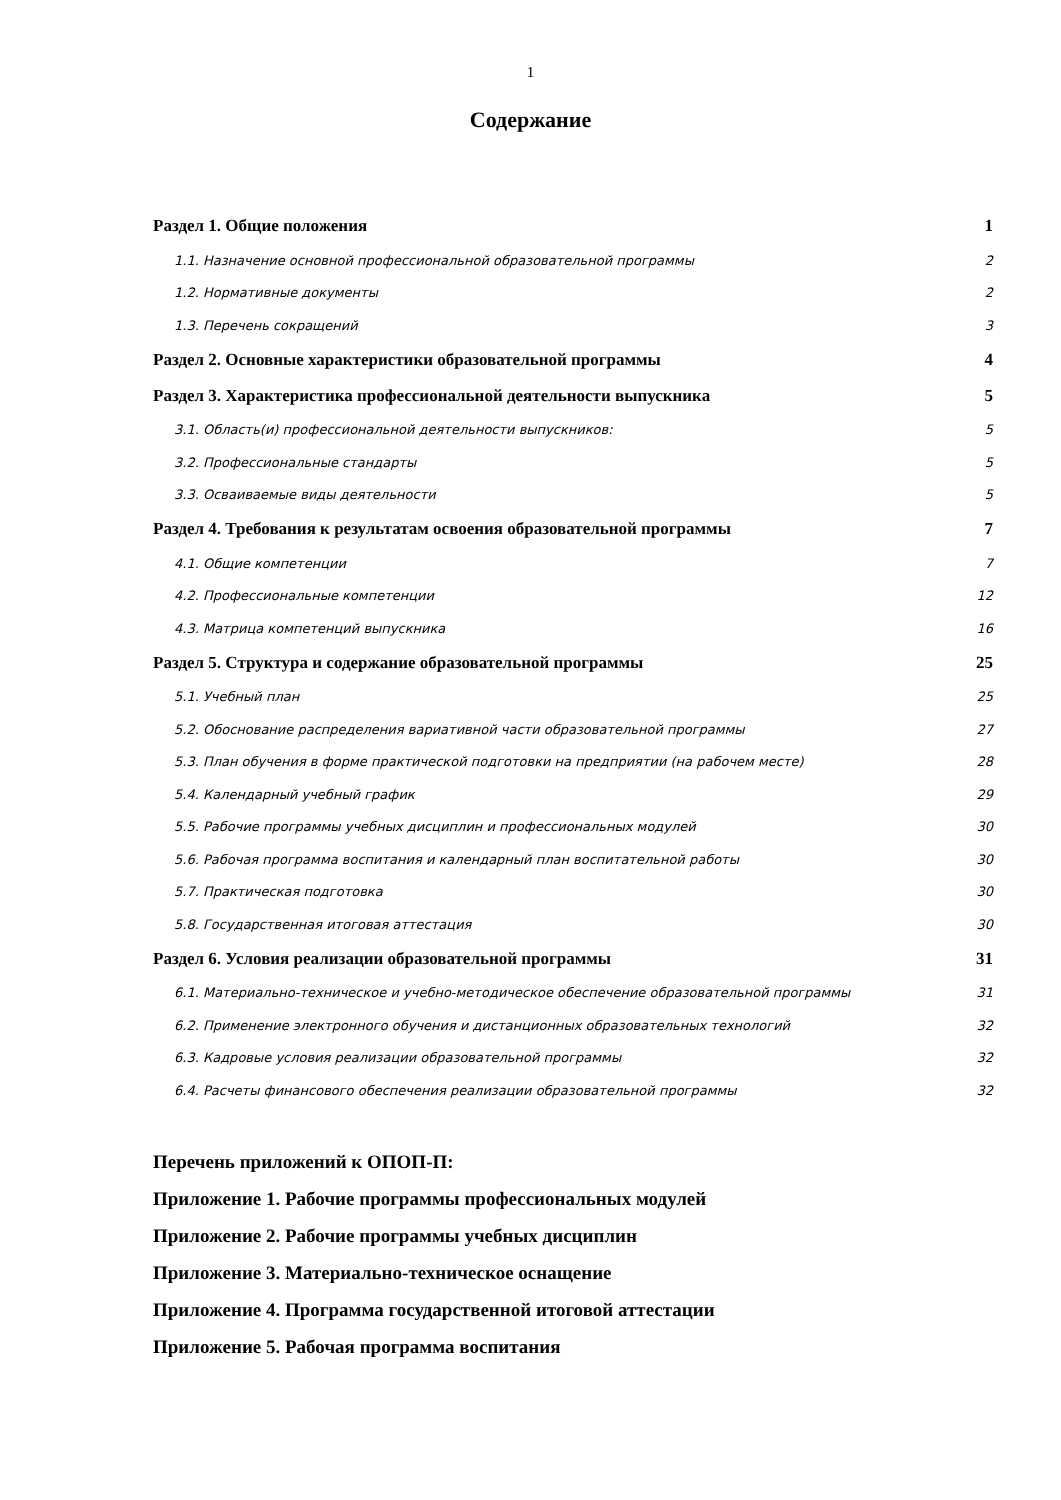1
Содержание
Раздел 1. Общие положения 1
1.1. Назначение основной профессиональной образовательной программы 2
1.2. Нормативные документы 2
1.3. Перечень сокращений 3
Раздел 2. Основные характеристики образовательной программы 4
Раздел 3. Характеристика профессиональной деятельности выпускника 5
3.1. Область(и) профессиональной деятельности выпускников: 5
3.2. Профессиональные стандарты 5
3.3. Осваиваемые виды деятельности 5
Раздел 4. Требования к результатам освоения образовательной программы 7
4.1. Общие компетенции 7
4.2. Профессиональные компетенции 12
4.3. Матрица компетенций выпускника 16
Раздел 5. Структура и содержание образовательной программы 25
5.1. Учебный план 25
5.2. Обоснование распределения вариативной части образовательной программы 27
5.3. План обучения в форме практической подготовки на предприятии (на рабочем месте) 28
5.4. Календарный учебный график 29
5.5. Рабочие программы учебных дисциплин и профессиональных модулей 30
5.6. Рабочая программа воспитания и календарный план воспитательной работы 30
5.7. Практическая подготовка 30
5.8. Государственная итоговая аттестация 30
Раздел 6. Условия реализации образовательной программы 31
6.1. Материально-техническое и учебно-методическое обеспечение образовательной программы 31
6.2. Применение электронного обучения и дистанционных образовательных технологий 32
6.3. Кадровые условия реализации образовательной программы 32
6.4. Расчеты финансового обеспечения реализации образовательной программы 32
Перечень приложений к ОПОП-П:
Приложение 1. Рабочие программы профессиональных модулей
Приложение 2. Рабочие программы учебных дисциплин
Приложение 3. Материально-техническое оснащение
Приложение 4. Программа государственной итоговой аттестации
Приложение 5. Рабочая программа воспитания